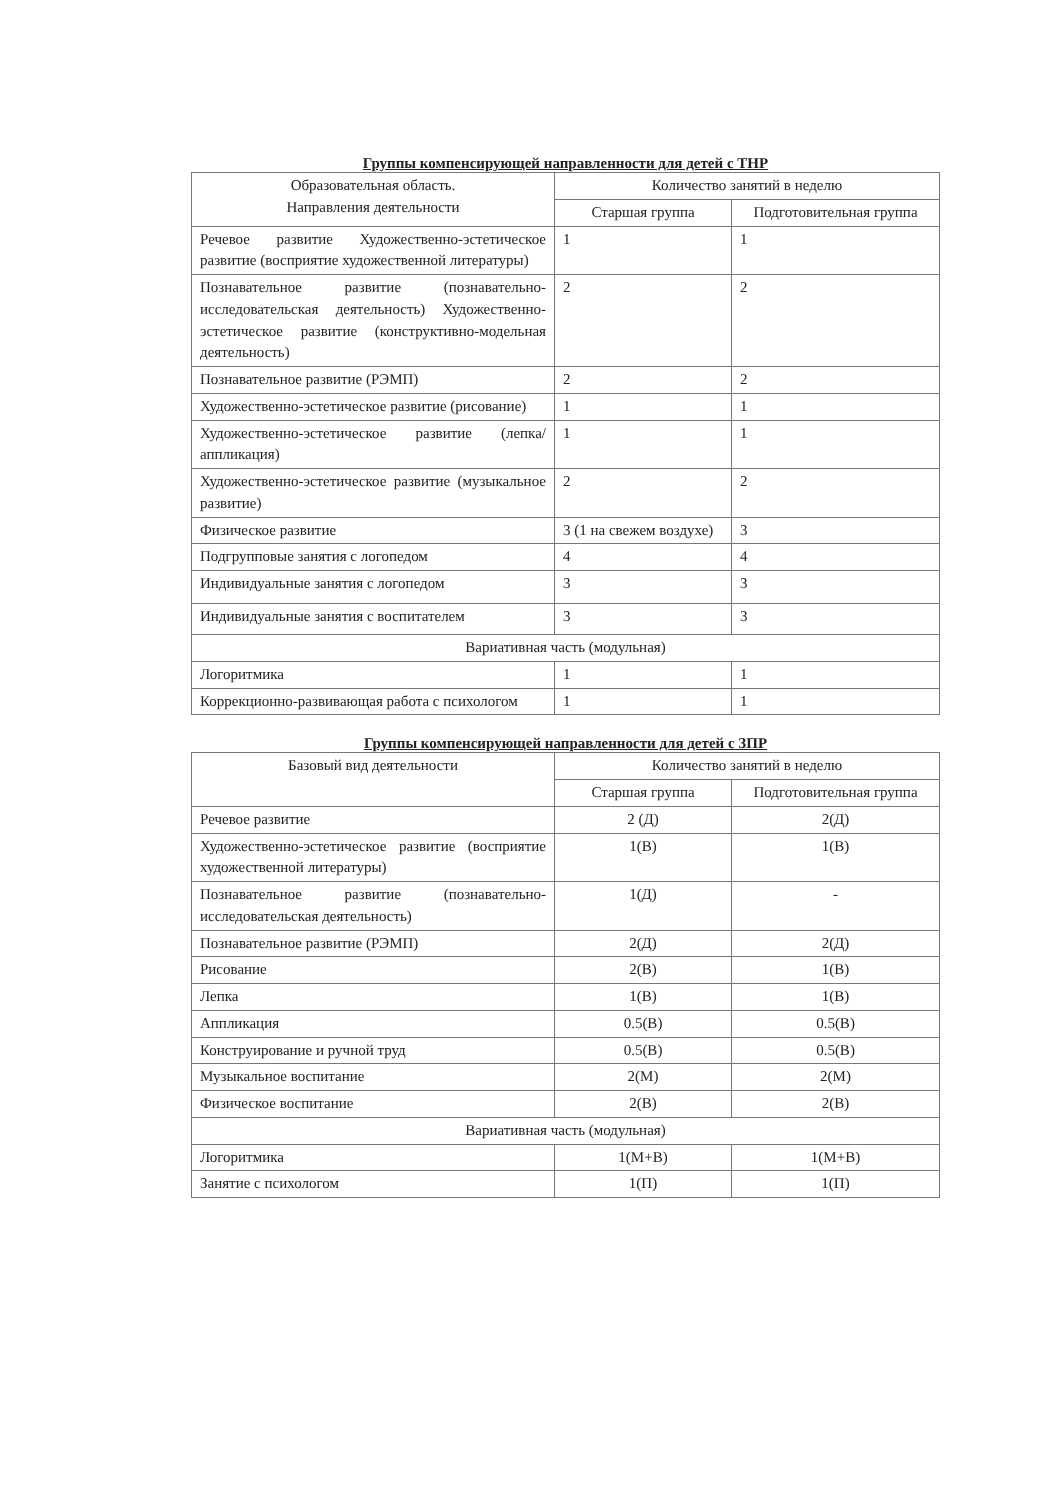Группы компенсирующей направленности для детей с ТНР
| Образовательная область. Направления деятельности | Количество занятий в неделю | |
| --- | --- | --- |
| | Старшая группа | Подготовительная группа |
| Речевое развитие Художественно-эстетическое развитие (восприятие художественной литературы) | 1 | 1 |
| Познавательное развитие (познавательно-исследовательская деятельность) Художественно-эстетическое развитие (конструктивно-модельная деятельность) | 2 | 2 |
| Познавательное развитие (РЭМП) | 2 | 2 |
| Художественно-эстетическое развитие (рисование) | 1 | 1 |
| Художественно-эстетическое развитие (лепка/аппликация) | 1 | 1 |
| Художественно-эстетическое развитие (музыкальное развитие) | 2 | 2 |
| Физическое развитие | 3 (1 на свежем воздухе) | 3 |
| Подгрупповые занятия с логопедом | 4 | 4 |
| Индивидуальные занятия с логопедом | 3 | 3 |
| Индивидуальные занятия с воспитателем | 3 | 3 |
| Вариативная часть (модульная) | | |
| Логоритмика | 1 | 1 |
| Коррекционно-развивающая работа с психологом | 1 | 1 |
Группы компенсирующей направленности для детей с ЗПР
| Базовый вид деятельности | Количество занятий в неделю | |
| --- | --- | --- |
| | Старшая группа | Подготовительная группа |
| Речевое развитие | 2 (Д) | 2(Д) |
| Художественно-эстетическое развитие (восприятие художественной литературы) | 1(В) | 1(В) |
| Познавательное развитие (познавательно-исследовательская деятельность) | 1(Д) | - |
| Познавательное развитие (РЭМП) | 2(Д) | 2(Д) |
| Рисование | 2(В) | 1(В) |
| Лепка | 1(В) | 1(В) |
| Аппликация | 0.5(В) | 0.5(В) |
| Конструирование и ручной труд | 0.5(В) | 0.5(В) |
| Музыкальное воспитание | 2(М) | 2(М) |
| Физическое воспитание | 2(В) | 2(В) |
| Вариативная часть (модульная) | | |
| Логоритмика | 1(М+В) | 1(М+В) |
| Занятие с психологом | 1(П) | 1(П) |